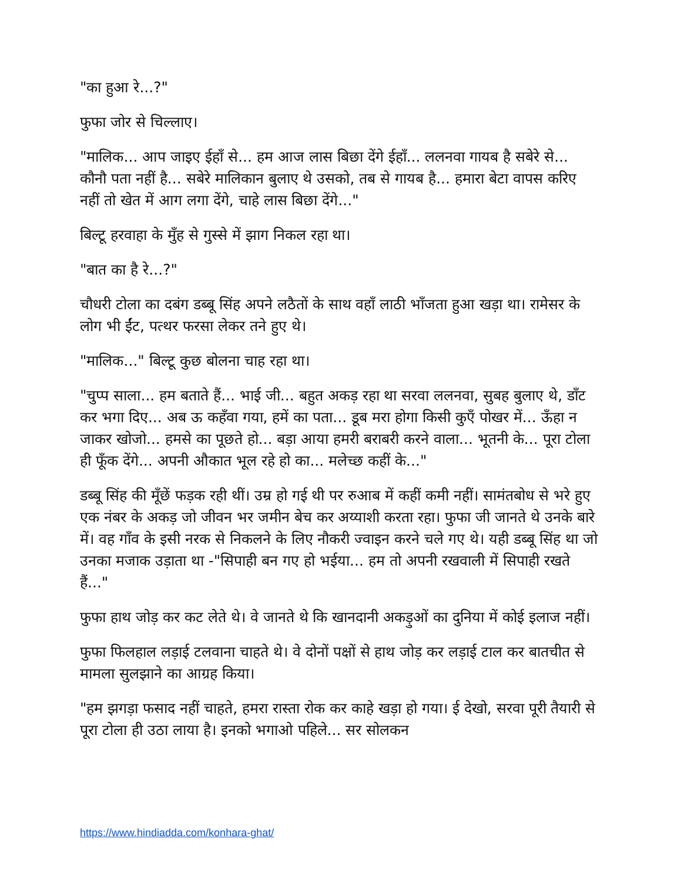"का हुआ रे...?"
फुफा जोर से चिल्लाए।
"मालिक... आप जाइए ईहाँ से... हम आज लास बिछा देंगे ईहाँ... ललनवा गायब है सबेरे से... कौनौ पता नहीं है... सबेरे मालिकान बुलाए थे उसको, तब से गायब है... हमारा बेटा वापस करिए नहीं तो खेत में आग लगा देंगे, चाहे लास बिछा देंगे..."
बिल्टू हरवाहा के मुँह से गुस्से में झाग निकल रहा था।
"बात का है रे...?"
चौधरी टोला का दबंग डब्बू सिंह अपने लठैतों के साथ वहाँ लाठी भाँजता हुआ खड़ा था। रामेसर के लोग भी ईंट, पत्थर फरसा लेकर तने हुए थे।
"मालिक..." बिल्टू कुछ बोलना चाह रहा था।
"चुप्प साला... हम बताते हैं... भाई जी... बहुत अकड़ रहा था सरवा ललनवा, सुबह बुलाए थे, डाँट कर भगा दिए... अब ऊ कहँवा गया, हमें का पता... डूब मरा होगा किसी कुएँ पोखर में... ऊँहा न जाकर खोजो... हमसे का पूछते हो... बड़ा आया हमरी बराबरी करने वाला... भूतनी के... पूरा टोला ही फूँक देंगे... अपनी औकात भूल रहे हो का... मलेच्छ कहीं के..."
डब्बू सिंह की मूँछें फड़क रही थीं। उम्र हो गई थी पर रुआब में कहीं कमी नहीं। सामंतबोध से भरे हुए एक नंबर के अकड़ जो जीवन भर जमीन बेच कर अय्याशी करता रहा। फुफा जी जानते थे उनके बारे में। वह गाँव के इसी नरक से निकलने के लिए नौकरी ज्वाइन करने चले गए थे। यही डब्बू सिंह था जो उनका मजाक उड़ाता था -"सिपाही बन गए हो भईया... हम तो अपनी रखवाली में सिपाही रखते हैं..."
फुफा हाथ जोड़ कर कट लेते थे। वे जानते थे कि खानदानी अकड़ुओं का दुनिया में कोई इलाज नहीं।
फुफा फिलहाल लड़ाई टलवाना चाहते थे। वे दोनों पक्षों से हाथ जोड़ कर लड़ाई टाल कर बातचीत से मामला सुलझाने का आग्रह किया।
"हम झगड़ा फसाद नहीं चाहते, हमरा रास्ता रोक कर काहे खड़ा हो गया। ई देखो, सरवा पूरी तैयारी से पूरा टोला ही उठा लाया है। इनको भगाओ पहिले... सर सोलकन
https://www.hindiadda.com/konhara-ghat/